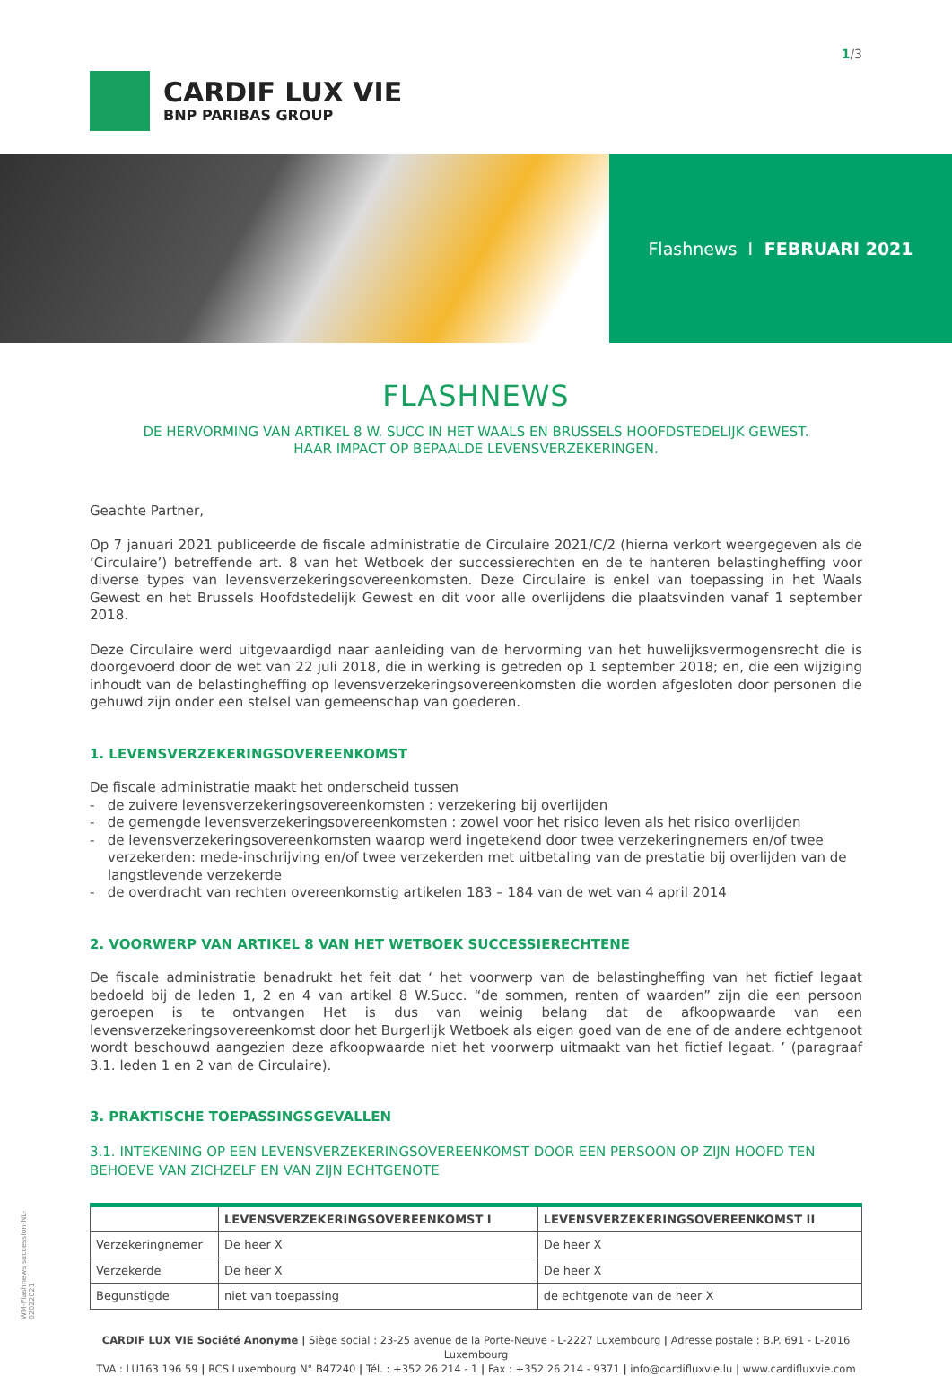CARDIF LUX VIE
BNP PARIBAS GROUP
1/3
Flashnews I FEBRUARI 2021
FLASHNEWS
DE HERVORMING VAN ARTIKEL 8 W. SUCC IN HET WAALS EN BRUSSELS HOOFDSTEDELIJK GEWEST.
HAAR IMPACT OP BEPAALDE LEVENSVERZEKERINGEN.
Geachte Partner,
Op 7 januari 2021 publiceerde de fiscale administratie de Circulaire 2021/C/2 (hierna verkort weergegeven als de ‘Circulaire’) betreffende art. 8 van het Wetboek der successierechten en de te hanteren belastingheffing voor diverse types van levensverzekeringsovereenkomsten. Deze Circulaire is enkel van toepassing in het Waals Gewest en het Brussels Hoofdstedelijk Gewest en dit voor alle overlijdens die plaatsvinden vanaf 1 september 2018.
Deze Circulaire werd uitgevaardigd naar aanleiding van de hervorming van het huwelijksvermogensrecht die is doorgevoerd door de wet van 22 juli 2018, die in werking is getreden op 1 september 2018; en, die een wijziging inhoudt van de belastingheffing op levensverzekeringsovereenkomsten die worden afgesloten door personen die gehuwd zijn onder een stelsel van gemeenschap van goederen.
1. LEVENSVERZEKERINGSOVEREENKOMST
De fiscale administratie maakt het onderscheid tussen
- de zuivere levensverzekeringsovereenkomsten : verzekering bij overlijden
- de gemengde levensverzekeringsovereenkomsten : zowel voor het risico leven als het risico overlijden
- de levensverzekeringsovereenkomsten waarop werd ingetekend door twee verzekeringnemers en/of twee verzekerden: mede-inschrijving en/of twee verzekerden met uitbetaling van de prestatie bij overlijden van de langstlevende verzekerde
- de overdracht van rechten overeenkomstig artikelen 183 – 184 van de wet van 4 april 2014
2. VOORWERP VAN ARTIKEL 8 VAN HET WETBOEK SUCCESSIERECHTENE
De fiscale administratie benadrukt het feit dat ‘ het voorwerp van de belastingheffing van het fictief legaat bedoeld bij de leden 1, 2 en 4 van artikel 8 W.Succ. “de sommen, renten of waarden” zijn die een persoon geroepen is te ontvangen Het is dus van weinig belang dat de afkoopwaarde van een levensverzekeringsovereenkomst door het Burgerlijk Wetboek als eigen goed van de ene of de andere echtgenoot wordt beschouwd aangezien deze afkoopwaarde niet het voorwerp uitmaakt van het fictief legaat. ’ (paragraaf 3.1. leden 1 en 2 van de Circulaire).
3. PRAKTISCHE TOEPASSINGSGEVALLEN
3.1. INTEKENING OP EEN LEVENSVERZEKERINGSOVEREENKOMST DOOR EEN PERSOON OP ZIJN HOOFD TEN BEHOEVE VAN ZICHZELF EN VAN ZIJN ECHTGENOTE
| | LEVENSVERZEKERINGSOVEREENKOMST I | LEVENSVERZEKERINGSOVEREENKOMST II |
| --- | --- | --- |
| Verzekeringnemer | De heer X | De heer X |
| Verzekerde | De heer X | De heer X |
| Begunstigde | niet van toepassing | de echtgenote van de heer X |
CARDIF LUX VIE Société Anonyme | Siège social : 23-25 avenue de la Porte-Neuve - L-2227 Luxembourg | Adresse postale : B.P. 691 - L-2016 Luxembourg
TVA : LU163 196 59 | RCS Luxembourg N° B47240 | Tél. : +352 26 214 - 1 | Fax : +352 26 214 - 9371 | info@cardifluxvie.lu | www.cardifluxvie.com
WM-Flashnews succession-NL-02022021